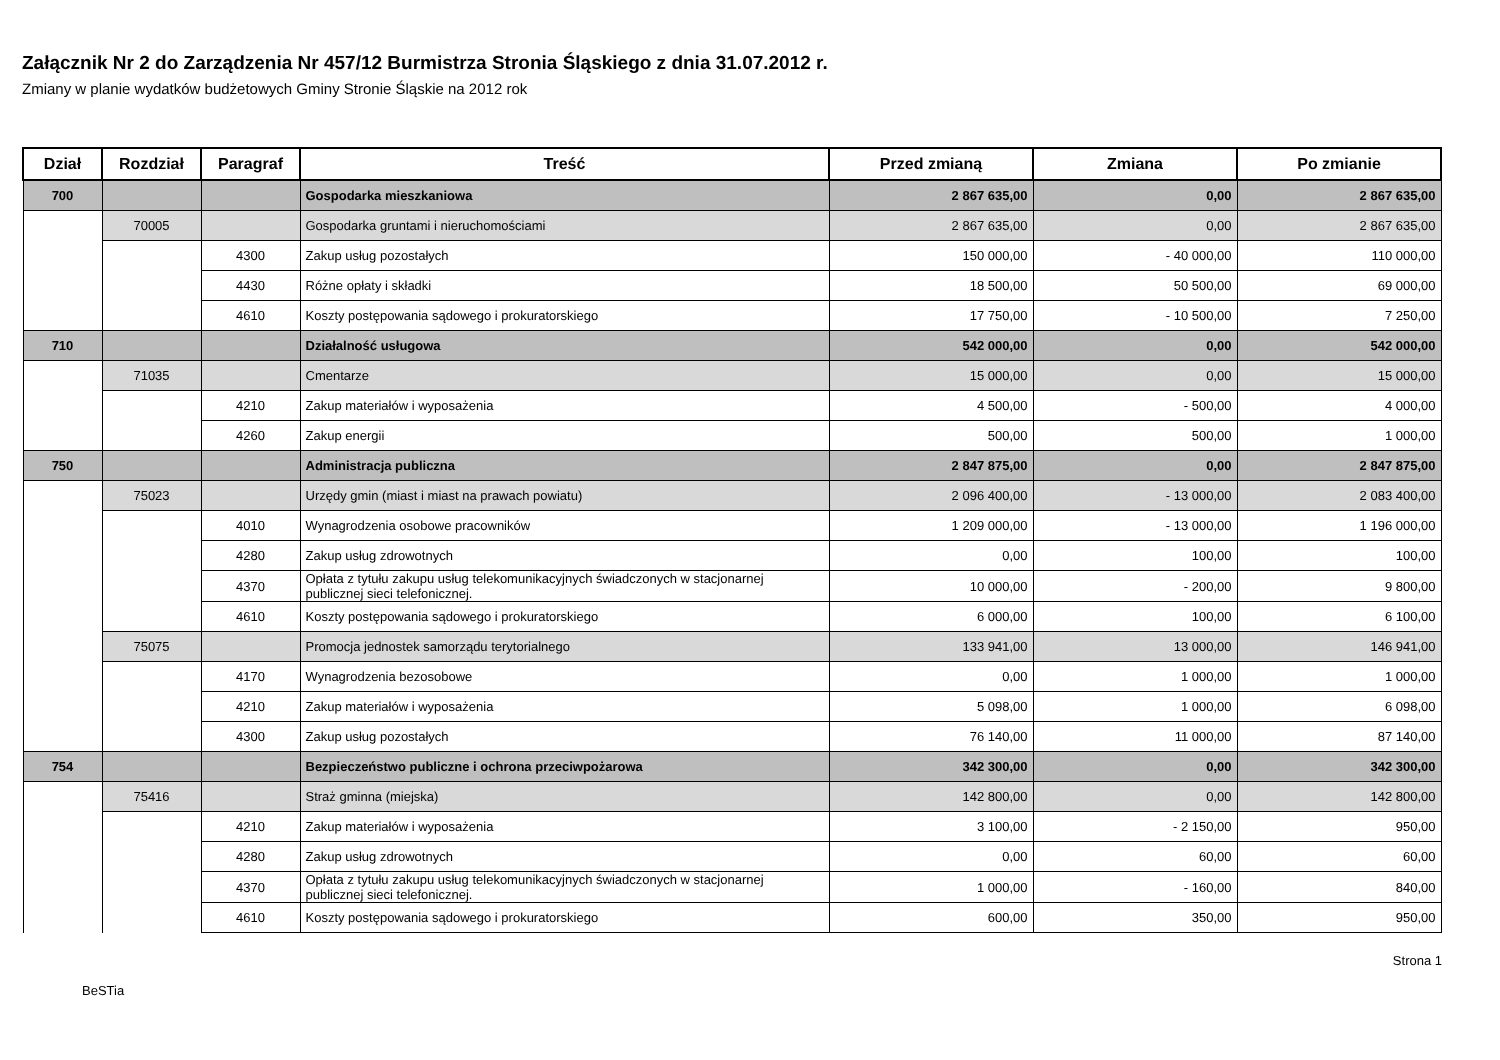Załącznik Nr 2 do Zarządzenia Nr 457/12 Burmistrza Stronia Śląskiego z dnia 31.07.2012 r.
Zmiany w planie wydatków budżetowych Gminy Stronie Śląskie na 2012 rok
| Dział | Rozdział | Paragraf | Treść | Przed zmianą | Zmiana | Po zmianie |
| --- | --- | --- | --- | --- | --- | --- |
| 700 | | | Gospodarka mieszkaniowa | 2 867 635,00 | 0,00 | 2 867 635,00 |
| | 70005 | | Gospodarka gruntami i nieruchomościami | 2 867 635,00 | 0,00 | 2 867 635,00 |
| | | 4300 | Zakup usług pozostałych | 150 000,00 | - 40 000,00 | 110 000,00 |
| | | 4430 | Różne opłaty i składki | 18 500,00 | 50 500,00 | 69 000,00 |
| | | 4610 | Koszty postępowania sądowego i prokuratorskiego | 17 750,00 | - 10 500,00 | 7 250,00 |
| 710 | | | Działalność usługowa | 542 000,00 | 0,00 | 542 000,00 |
| | 71035 | | Cmentarze | 15 000,00 | 0,00 | 15 000,00 |
| | | 4210 | Zakup materiałów i wyposażenia | 4 500,00 | - 500,00 | 4 000,00 |
| | | 4260 | Zakup energii | 500,00 | 500,00 | 1 000,00 |
| 750 | | | Administracja publiczna | 2 847 875,00 | 0,00 | 2 847 875,00 |
| | 75023 | | Urzędy gmin (miast i miast na prawach powiatu) | 2 096 400,00 | - 13 000,00 | 2 083 400,00 |
| | | 4010 | Wynagrodzenia osobowe pracowników | 1 209 000,00 | - 13 000,00 | 1 196 000,00 |
| | | 4280 | Zakup usług zdrowotnych | 0,00 | 100,00 | 100,00 |
| | | 4370 | Opłata z tytułu zakupu usług telekomunikacyjnych świadczonych w stacjonarnej publicznej sieci telefonicznej. | 10 000,00 | - 200,00 | 9 800,00 |
| | | 4610 | Koszty postępowania sądowego i prokuratorskiego | 6 000,00 | 100,00 | 6 100,00 |
| | 75075 | | Promocja jednostek samorządu terytorialnego | 133 941,00 | 13 000,00 | 146 941,00 |
| | | 4170 | Wynagrodzenia bezosobowe | 0,00 | 1 000,00 | 1 000,00 |
| | | 4210 | Zakup materiałów i wyposażenia | 5 098,00 | 1 000,00 | 6 098,00 |
| | | 4300 | Zakup usług pozostałych | 76 140,00 | 11 000,00 | 87 140,00 |
| 754 | | | Bezpieczeństwo publiczne i ochrona przeciwpożarowa | 342 300,00 | 0,00 | 342 300,00 |
| | 75416 | | Straż gminna (miejska) | 142 800,00 | 0,00 | 142 800,00 |
| | | 4210 | Zakup materiałów i wyposażenia | 3 100,00 | - 2 150,00 | 950,00 |
| | | 4280 | Zakup usług zdrowotnych | 0,00 | 60,00 | 60,00 |
| | | 4370 | Opłata z tytułu zakupu usług telekomunikacyjnych świadczonych w stacjonarnej publicznej sieci telefonicznej. | 1 000,00 | - 160,00 | 840,00 |
| | | 4610 | Koszty postępowania sądowego i prokuratorskiego | 600,00 | 350,00 | 950,00 |
BeSTia Strona 1